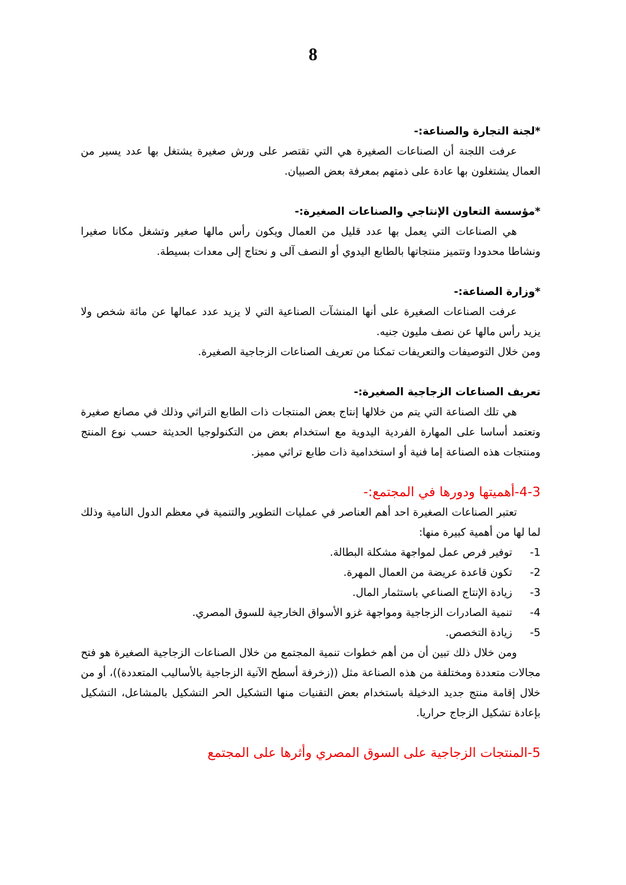8
*لجنة التجارة والصناعة:-
عرفت اللجنة أن الصناعات الصغيرة هي التي تقتصر على ورش صغيرة يشتغل بها عدد يسير من العمال يشتغلون بها عادة على ذمتهم بمعرفة بعض الصبيان.
*مؤسسة التعاون الإنتاجي والصناعات الصغيرة:-
هي الصناعات التي يعمل بها عدد قليل من العمال ويكون رأس مالها صغير وتشغل مكانا صغيرا ونشاطا محدودا وتتميز منتجاتها بالطابع اليدوي أو النصف آلى و نحتاج إلى معدات بسيطة.
*وزارة الصناعة:-
عرفت الصناعات الصغيرة على أنها المنشآت الصناعية التي لا يزيد عدد عمالها عن مائة شخص ولا يزيد رأس مالها عن نصف مليون جنيه.
ومن خلال التوصيفات والتعريفات تمكنا من تعريف الصناعات الزجاجية الصغيرة.
تعريف الصناعات الزجاجية الصغيرة:-
هي تلك الصناعة التي يتم من خلالها إنتاج بعض المنتجات ذات الطابع التراثي وذلك في مصانع صغيرة وتعتمد أساسا على المهارة الفردية اليدوية مع استخدام بعض من التكنولوجيا الحديثة حسب نوع المنتج ومنتجات هذه الصناعة إما فنية أو استخدامية ذات طابع تراثي مميز.
4-3-أهميتها ودورها في المجتمع:-
تعتبر الصناعات الصغيرة احد أهم العناصر في عمليات التطوير والتنمية في معظم الدول النامية وذلك لما لها من أهمية كبيرة منها:
1- توفير فرص عمل لمواجهة مشكلة البطالة.
2- تكون قاعدة عريضة من العمال المهرة.
3- زيادة الإنتاج الصناعي باستثمار المال.
4- تنمية الصادرات الزجاجية ومواجهة غزو الأسواق الخارجية للسوق المصري.
5- زيادة التخصص.
ومن خلال ذلك تبين أن من أهم خطوات تنمية المجتمع من خلال الصناعات الزجاجية الصغيرة هو فتح مجالات متعددة ومختلفة من هذه الصناعة مثل ((زخرفة أسطح الآنية الزجاجية بالأساليب المتعددة))، أو من خلال إقامة منتج جديد الدخيلة باستخدام بعض التقنيات منها التشكيل الحر التشكيل بالمشاعل، التشكيل بإعادة تشكيل الزجاج حراريا.
5-المنتجات الزجاجية على السوق المصري وأثرها على المجتمع